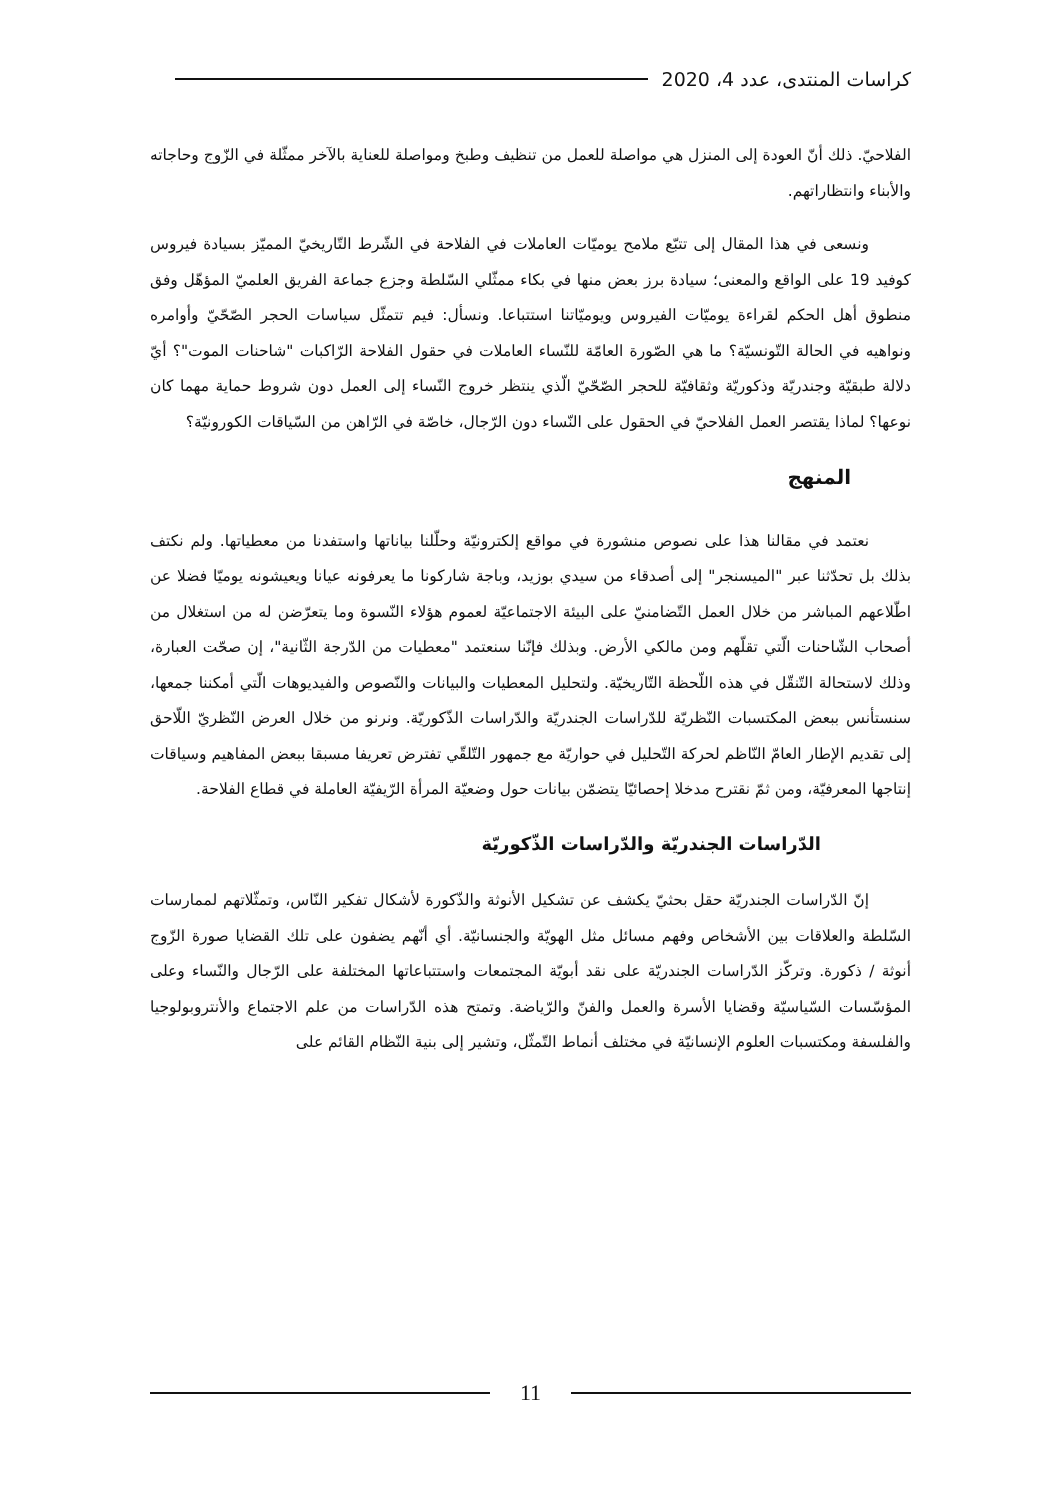كراسات المنتدى، عدد 4، 2020
الفلاحيّ. ذلك أنّ العودة إلى المنزل هي مواصلة للعمل من تنظيف وطبخ ومواصلة للعناية بالآخر ممثّلة في الزّوج وحاجاته والأبناء وانتظاراتهم.
ونسعى في هذا المقال إلى تتبّع ملامح يوميّات العاملات في الفلاحة في الشّرط التّاريخيّ المميّز بسيادة فيروس كوفيد 19 على الواقع والمعنى؛ سيادة برز بعض منها في بكاء ممثّلي السّلطة وجزع جماعة الفريق العلميّ المؤهّل وفق منطوق أهل الحكم لقراءة يوميّات الفيروس ويوميّاتنا استتباعا. ونسأل: فيم تتمثّل سياسات الحجر الصّحّيّ وأوامره ونواهيه في الحالة التّونسيّة؟ ما هي الصّورة العامّة للنّساء العاملات في حقول الفلاحة الرّاكبات "شاحنات الموت"؟ أيّ دلالة طبقيّة وجندريّة وذكوريّة وثقافيّة للحجر الصّحّيّ الّذي ينتظر خروج النّساء إلى العمل دون شروط حماية مهما كان نوعها؟ لماذا يقتصر العمل الفلاحيّ في الحقول على النّساء دون الرّجال، خاصّة في الرّاهن من السّياقات الكورونيّة؟
المنهج
نعتمد في مقالنا هذا على نصوص منشورة في مواقع إلكترونيّة وحلّلنا بياناتها واستفدنا من معطياتها. ولم نكتف بذلك بل تحدّثنا عبر "الميسنجر" إلى أصدقاء من سيدي بوزيد، وباجة شاركونا ما يعرفونه عيانا ويعيشونه يوميّا فضلا عن اطّلاعهم المباشر من خلال العمل التّضامنيّ على البيئة الاجتماعيّة لعموم هؤلاء النّسوة وما يتعرّضن له من استغلال من أصحاب الشّاحنات الّتي تقلّهم ومن مالكي الأرض. وبذلك فإنّنا سنعتمد "معطيات من الدّرجة الثّانية"، إن صحّت العبارة، وذلك لاستحالة التّنقّل في هذه اللّحظة التّاريخيّة. ولتحليل المعطيات والبيانات والنّصوص والفيديوهات الّتي أمكننا جمعها، سنستأنس ببعض المكتسبات النّظريّة للدّراسات الجندريّة والدّراسات الذّكوريّة. ونرنو من خلال العرض النّظريّ اللّاحق إلى تقديم الإطار العامّ النّاظم لحركة التّحليل في حواريّة مع جمهور التّلقّي تفترض تعريفا مسبقا ببعض المفاهيم وسياقات إنتاجها المعرفيّة، ومن ثمّ نقترح مدخلا إحصائيّا يتضمّن بيانات حول وضعيّة المرأة الرّيفيّة العاملة في قطاع الفلاحة.
الدّراسات الجندريّة والدّراسات الذّكوريّة
إنّ الدّراسات الجندريّة حقل بحثيّ يكشف عن تشكيل الأنوثة والذّكورة لأشكال تفكير النّاس، وتمثّلاتهم لممارسات السّلطة والعلاقات بين الأشخاص وفهم مسائل مثل الهويّة والجنسانيّة. أي أنّهم يضفون على تلك القضايا صورة الزّوج أنوثة / ذكورة. وتركّز الدّراسات الجندريّة على نقد أبويّة المجتمعات واستتباعاتها المختلفة على الرّجال والنّساء وعلى المؤسّسات السّياسيّة وقضايا الأسرة والعمل والفنّ والرّياضة. وتمتح هذه الدّراسات من علم الاجتماع والأنتروبولوجيا والفلسفة ومكتسبات العلوم الإنسانيّة في مختلف أنماط التّمثّل، وتشير إلى بنية النّظام القائم على
11